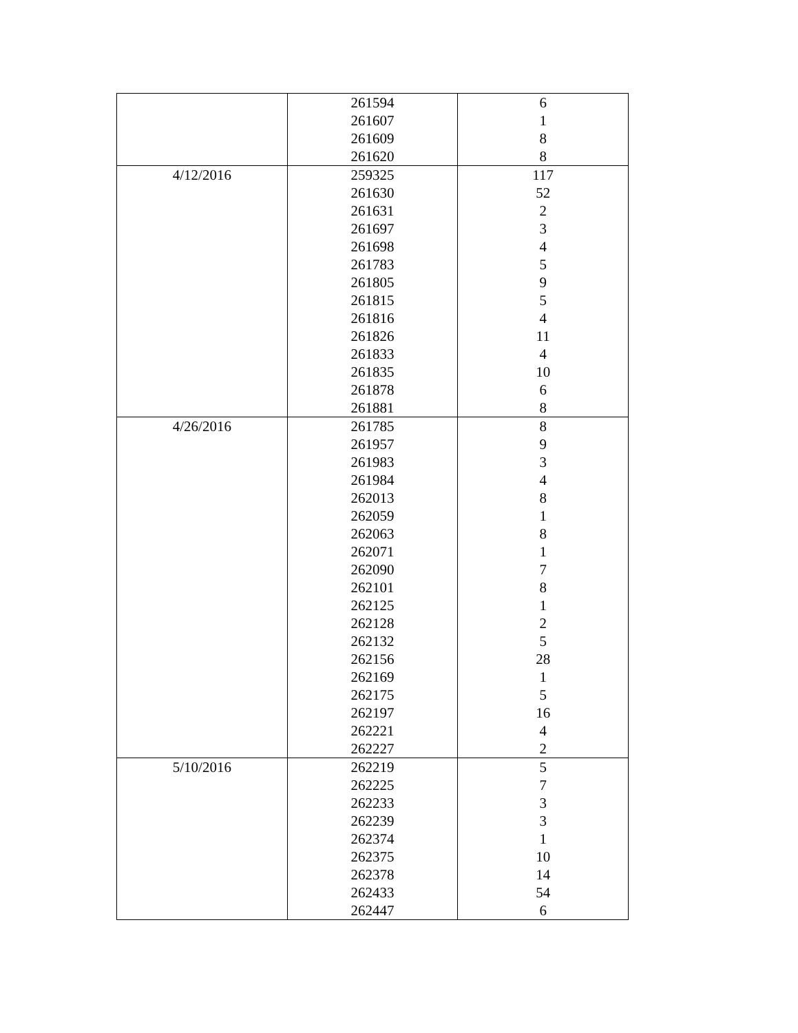| | 261594 | 6 |
| | 261607 | 1 |
| | 261609 | 8 |
| | 261620 | 8 |
| 4/12/2016 | 259325 | 117 |
| | 261630 | 52 |
| | 261631 | 2 |
| | 261697 | 3 |
| | 261698 | 4 |
| | 261783 | 5 |
| | 261805 | 9 |
| | 261815 | 5 |
| | 261816 | 4 |
| | 261826 | 11 |
| | 261833 | 4 |
| | 261835 | 10 |
| | 261878 | 6 |
| | 261881 | 8 |
| 4/26/2016 | 261785 | 8 |
| | 261957 | 9 |
| | 261983 | 3 |
| | 261984 | 4 |
| | 262013 | 8 |
| | 262059 | 1 |
| | 262063 | 8 |
| | 262071 | 1 |
| | 262090 | 7 |
| | 262101 | 8 |
| | 262125 | 1 |
| | 262128 | 2 |
| | 262132 | 5 |
| | 262156 | 28 |
| | 262169 | 1 |
| | 262175 | 5 |
| | 262197 | 16 |
| | 262221 | 4 |
| | 262227 | 2 |
| 5/10/2016 | 262219 | 5 |
| | 262225 | 7 |
| | 262233 | 3 |
| | 262239 | 3 |
| | 262374 | 1 |
| | 262375 | 10 |
| | 262378 | 14 |
| | 262433 | 54 |
| | 262447 | 6 |